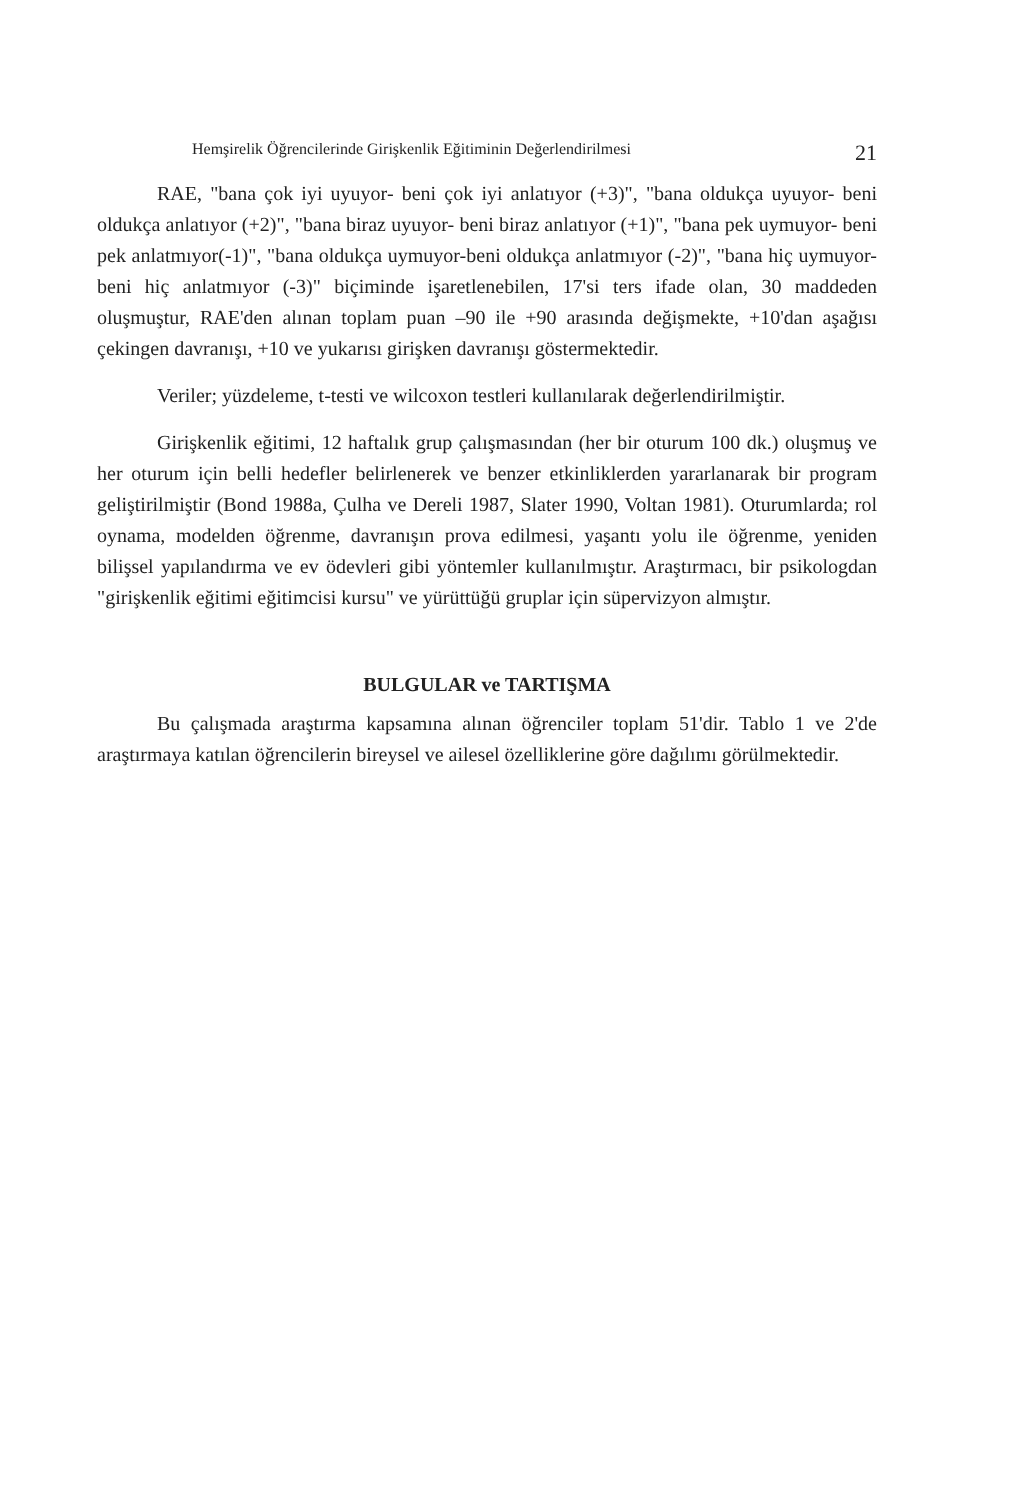Hemşirelik Öğrencilerinde Girişkenlik Eğitiminin Değerlendirilmesi 21
RAE, "bana çok iyi uyuyor- beni çok iyi anlatıyor (+3)", "bana oldukça uyuyor- beni oldukça anlatıyor (+2)", "bana biraz uyuyor- beni biraz anlatıyor (+1)", "bana pek uymuyor- beni pek anlatmıyor(-1)", "bana oldukça uymuyor-beni oldukça anlatmıyor (-2)", "bana hiç uymuyor- beni hiç anlatmıyor (-3)" biçiminde işaretlenebilen, 17'si ters ifade olan, 30 maddeden oluşmuştur, RAE'den alınan toplam puan –90 ile +90 arasında değişmekte, +10'dan aşağısı çekingen davranışı, +10 ve yukarısı girişken davranışı göstermektedir.
Veriler; yüzdeleme, t-testi ve wilcoxon testleri kullanılarak değerlendirilmiştir.
Girişkenlik eğitimi, 12 haftalık grup çalışmasından (her bir oturum 100 dk.) oluşmuş ve her oturum için belli hedefler belirlenerek ve benzer etkinliklerden yararlanarak bir program geliştirilmiştir (Bond 1988a, Çulha ve Dereli 1987, Slater 1990, Voltan 1981). Oturumlarda; rol oynama, modelden öğrenme, davranışın prova edilmesi, yaşantı yolu ile öğrenme, yeniden bilişsel yapılandırma ve ev ödevleri gibi yöntemler kullanılmıştır. Araştırmacı, bir psikologdan "girişkenlik eğitimi eğitimcisi kursu" ve yürüttüğü gruplar için süpervizyon almıştır.
BULGULAR ve TARTIŞMA
Bu çalışmada araştırma kapsamına alınan öğrenciler toplam 51'dir. Tablo 1 ve 2'de araştırmaya katılan öğrencilerin bireysel ve ailesel özelliklerine göre dağılımı görülmektedir.